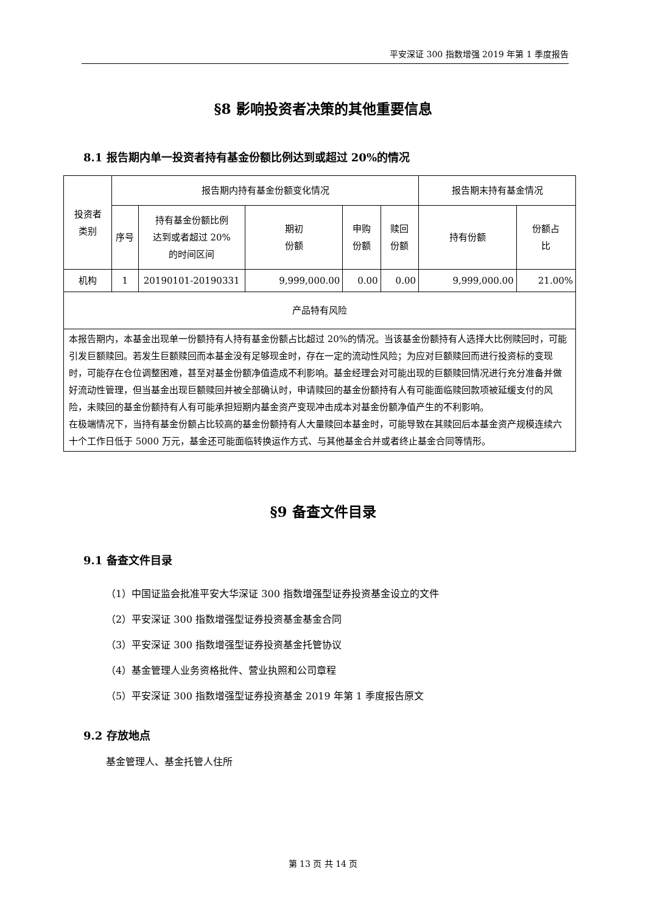平安深证 300 指数增强 2019 年第 1 季度报告
§8 影响投资者决策的其他重要信息
8.1 报告期内单一投资者持有基金份额比例达到或超过 20%的情况
| 投资者 类别 | 报告期内持有基金份额变化情况 | | | | | 报告期末持有基金情况 | |
| | 序号 | 持有基金份额比例 达到或者超过 20% 的时间区间 | 期初 份额 | 申购 份额 | 赎回 份额 | 持有份额 | 份额占 比 |
| 机构 | 1 | 20190101-20190331 | 9,999,000.00 | 0.00 | 0.00 | 9,999,000.00 | 21.00% |
| 产品特有风险 | | | | | | | |
| 本报告期内，本基金出现单一份额持有人持有基金份额占比超过 20%的情况。当该基金份额持有人选择大比例赎回时，可能引发巨额赎回。若发生巨额赎回而本基金没有足够现金时，存在一定的流动性风险；为应对巨额赎回而进行投资标的变现时，可能存在仓位调整困难，甚至对基金份额净值造成不利影响。基金经理会对可能出现的巨额赎回情况进行充分准备并做好流动性管理，但当基金出现巨额赎回并被全部确认时，申请赎回的基金份额持有人有可能面临赎回款项被延缓支付的风险，未赎回的基金份额持有人有可能承担短期内基金资产变现冲击成本对基金份额净值产生的不利影响。 在极端情况下，当持有基金份额占比较高的基金份额持有人大量赎回本基金时，可能导致在其赎回后本基金资产规模连续六十个工作日低于 5000 万元，基金还可能面临转换运作方式、与其他基金合并或者终止基金合同等情形。 | | | | | | | |
§9 备查文件目录
9.1 备查文件目录
（1）中国证监会批准平安大华深证 300 指数增强型证券投资基金设立的文件
（2）平安深证 300 指数增强型证券投资基金基金合同
（3）平安深证 300 指数增强型证券投资基金托管协议
（4）基金管理人业务资格批件、营业执照和公司章程
（5）平安深证 300 指数增强型证券投资基金 2019 年第 1 季度报告原文
9.2 存放地点
基金管理人、基金托管人住所
第 13 页 共 14 页